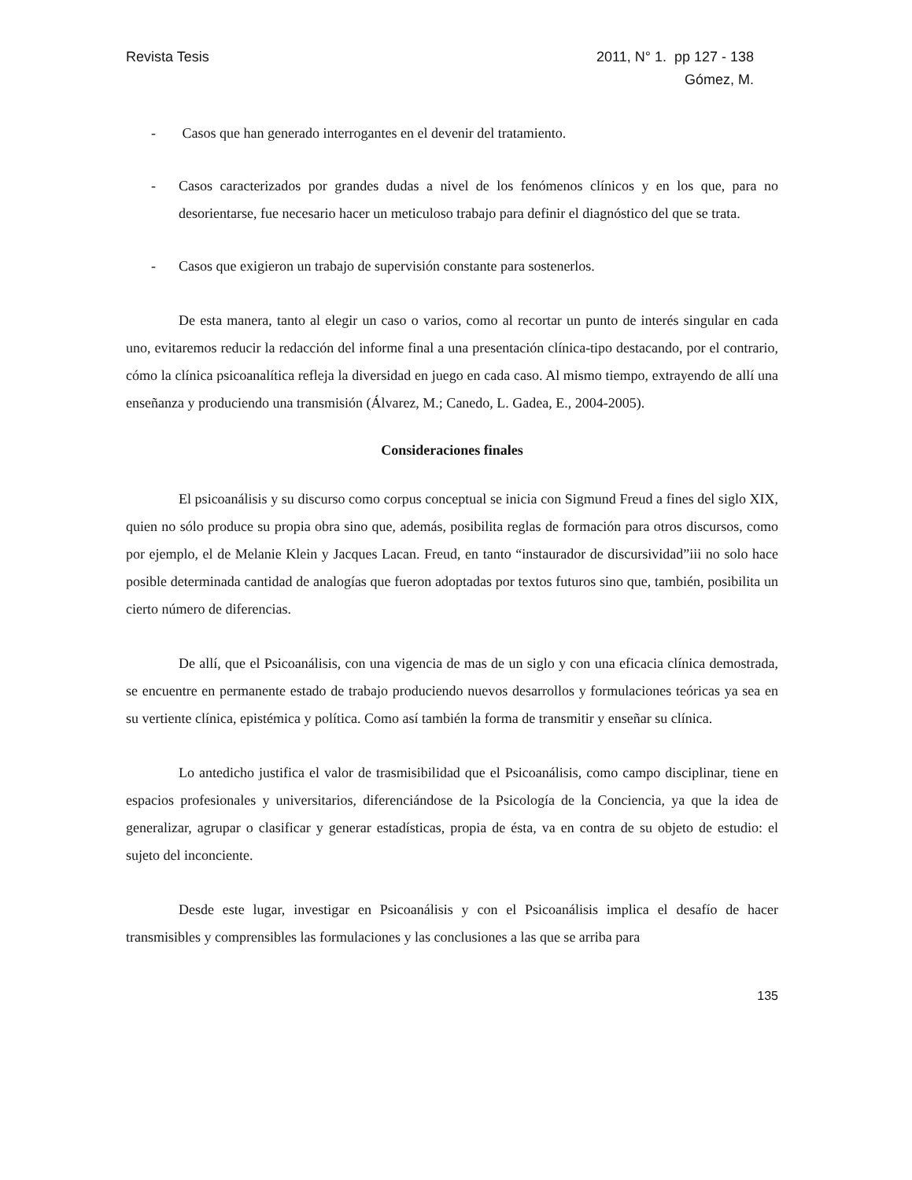Revista Tesis 2011, N° 1. pp 127 - 138
Gómez, M.
- Casos que han generado interrogantes en el devenir del tratamiento.
- Casos caracterizados por grandes dudas a nivel de los fenómenos clínicos y en los que, para no desorientarse, fue necesario hacer un meticuloso trabajo para definir el diagnóstico del que se trata.
- Casos que exigieron un trabajo de supervisión constante para sostenerlos.
De esta manera, tanto al elegir un caso o varios, como al recortar un punto de interés singular en cada uno, evitaremos reducir la redacción del informe final a una presentación clínica-tipo destacando, por el contrario, cómo la clínica psicoanalítica refleja la diversidad en juego en cada caso. Al mismo tiempo, extrayendo de allí una enseñanza y produciendo una transmisión (Álvarez, M.; Canedo, L. Gadea, E., 2004-2005).
Consideraciones finales
El psicoanálisis y su discurso como corpus conceptual se inicia con Sigmund Freud a fines del siglo XIX, quien no sólo produce su propia obra sino que, además, posibilita reglas de formación para otros discursos, como por ejemplo, el de Melanie Klein y Jacques Lacan. Freud, en tanto “instaurador de discursividad”iii no solo hace posible determinada cantidad de analogías que fueron adoptadas por textos futuros sino que, también, posibilita un cierto número de diferencias.
De allí, que el Psicoanálisis, con una vigencia de mas de un siglo y con una eficacia clínica demostrada, se encuentre en permanente estado de trabajo produciendo nuevos desarrollos y formulaciones teóricas ya sea en su vertiente clínica, epistémica y política. Como así también la forma de transmitir y enseñar su clínica.
Lo antedicho justifica el valor de trasmisibilidad que el Psicoanálisis, como campo disciplinar, tiene en espacios profesionales y universitarios, diferenciándose de la Psicología de la Conciencia, ya que la idea de generalizar, agrupar o clasificar y generar estadísticas, propia de ésta, va en contra de su objeto de estudio: el sujeto del inconciente.
Desde este lugar, investigar en Psicoanálisis y con el Psicoanálisis implica el desafío de hacer transmisibles y comprensibles las formulaciones y las conclusiones a las que se arriba para
135